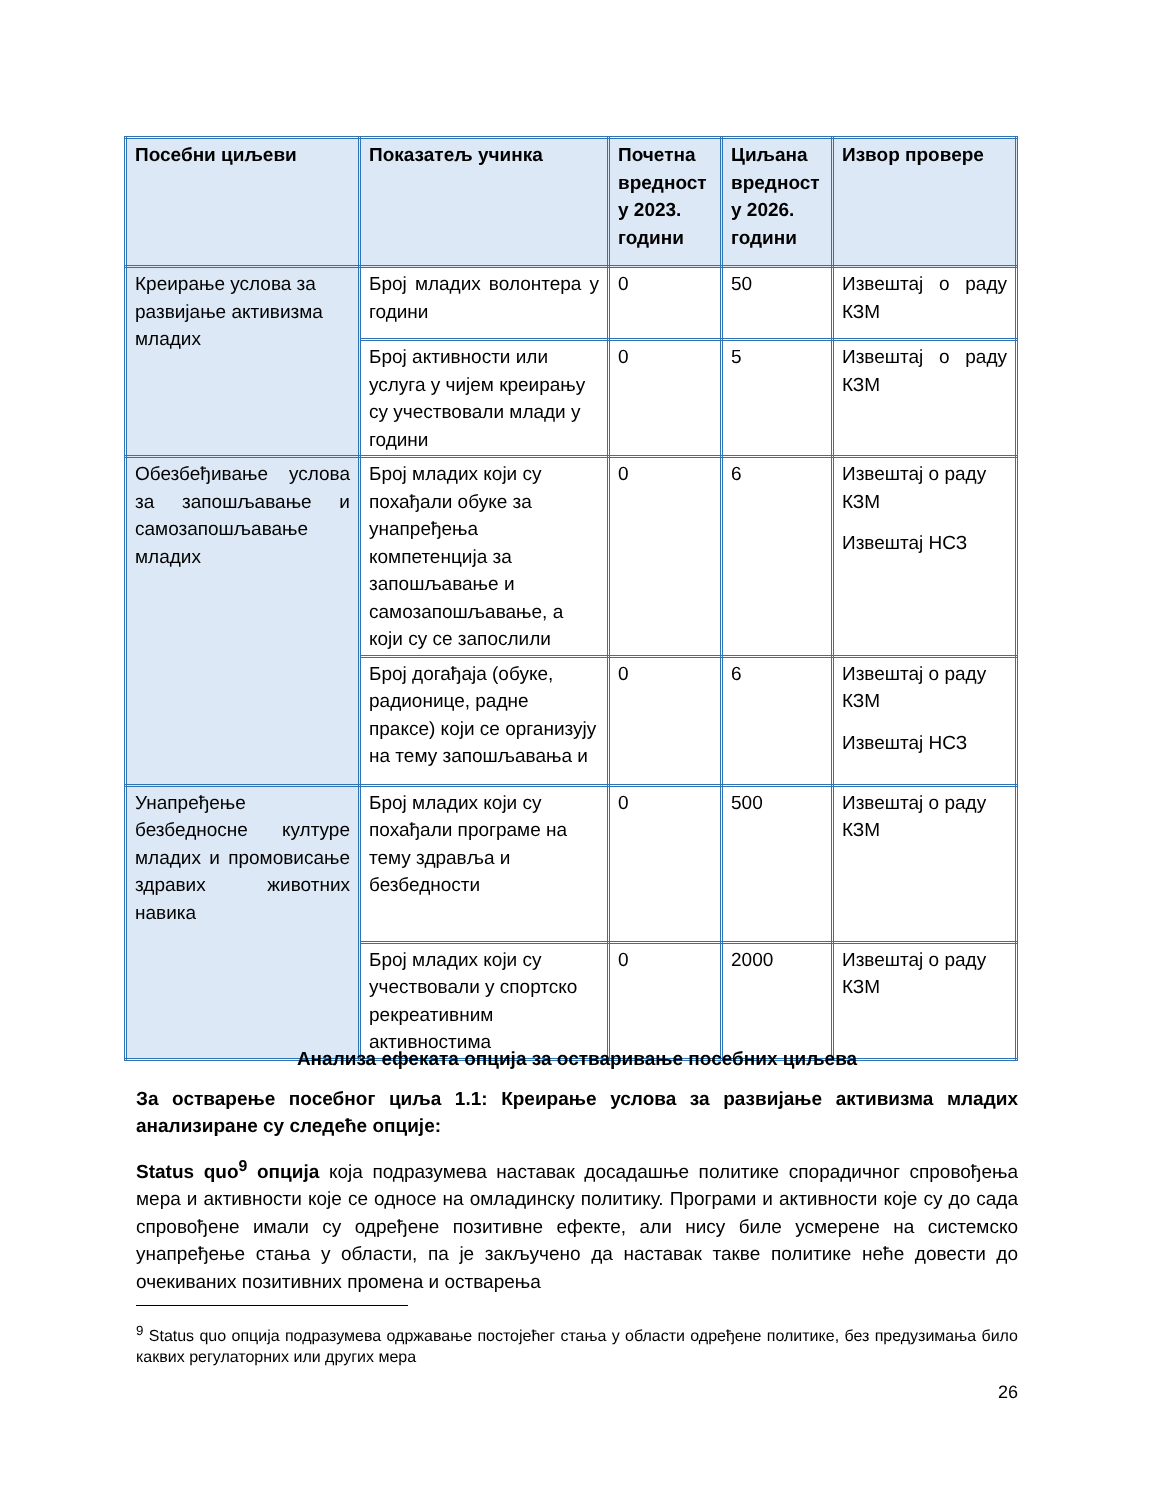| Посебни циљеви | Показатељ учинка | Почетна вредност у 2023. години | Циљана вредност у 2026. години | Извор провере |
| --- | --- | --- | --- | --- |
| Креирање услова за развијање активизма младих | Број младих волонтера у години | 0 | 50 | Извештај о раду КЗМ |
| | Број активности или услуга у чијем креирању су учествовали млади у години | 0 | 5 | Извештај о раду КЗМ |
| Обезбеђивање услова за запошљавање и самозапошљавање младих | Број младих који су похађали обуке за унапређења компетенција за запошљавање и самозапошљавање, а који су се запослили | 0 | 6 | Извештај о раду КЗМ Извештај НСЗ |
| | Број догађаја (обуке, радионице, радне праксе) који се организују на тему запошљавања и | 0 | 6 | Извештај о раду КЗМ Извештај НСЗ |
| Унапређење безбедносне културе младих и промовисање здравих животних навика | Број младих који су похађали програме на тему здравља и безбедности | 0 | 500 | Извештај о раду КЗМ |
| | Број младих који су учествовали у спортско рекреативним активностима | 0 | 2000 | Извештај о раду КЗМ |
Анализа ефеката опција за остваривање посебних циљева
За остварење посебног циља 1.1: Креирање услова за развијање активизма младих анализиране су следеће опције:
Status quo<sup>9</sup> опција која подразумева наставак досадашње политике спорадичног спровођења мера и активности које се односе на омладинску политику. Програми и активности које су до сада спровођене имали су одређене позитивне ефекте, али нису биле усмерене на системско унапређење стања у области, па је закључено да наставак такве политике неће довести до очекиваних позитивних промена и остварења
<sup>9</sup> Status quo опција подразумева одржавање постојећег стања у области одређене политике, без предузимања било каквих регулаторних или других мера
26